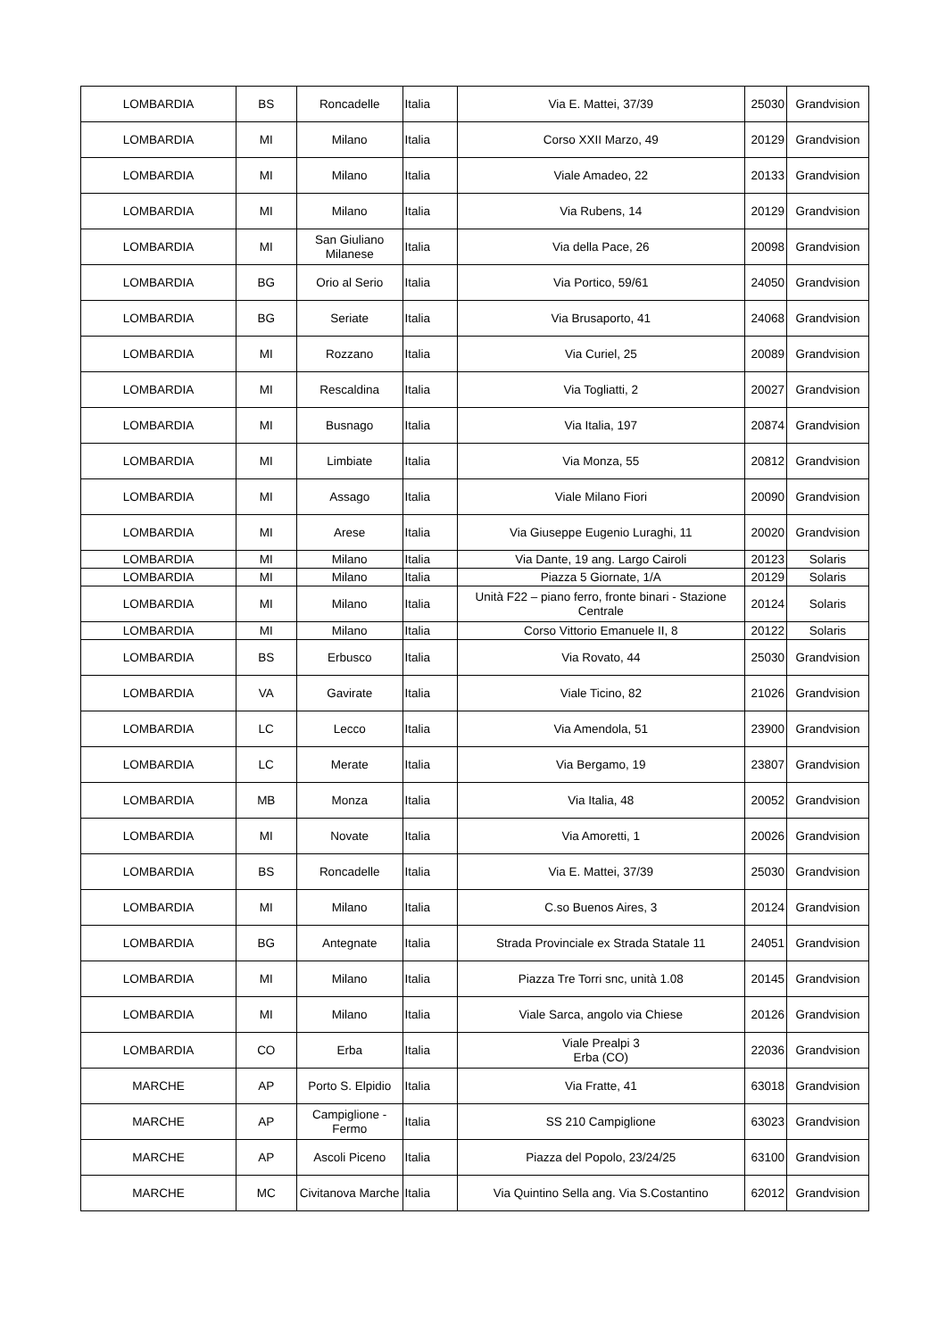| LOMBARDIA | BS | Roncadelle | Italia | Via E. Mattei, 37/39 | 25030 | Grandvision |
| LOMBARDIA | MI | Milano | Italia | Corso XXII Marzo, 49 | 20129 | Grandvision |
| LOMBARDIA | MI | Milano | Italia | Viale Amadeo, 22 | 20133 | Grandvision |
| LOMBARDIA | MI | Milano | Italia | Via Rubens, 14 | 20129 | Grandvision |
| LOMBARDIA | MI | San Giuliano Milanese | Italia | Via della Pace, 26 | 20098 | Grandvision |
| LOMBARDIA | BG | Orio al Serio | Italia | Via Portico, 59/61 | 24050 | Grandvision |
| LOMBARDIA | BG | Seriate | Italia | Via Brusaporto, 41 | 24068 | Grandvision |
| LOMBARDIA | MI | Rozzano | Italia | Via Curiel, 25 | 20089 | Grandvision |
| LOMBARDIA | MI | Rescaldina | Italia | Via Togliatti, 2 | 20027 | Grandvision |
| LOMBARDIA | MI | Busnago | Italia | Via Italia, 197 | 20874 | Grandvision |
| LOMBARDIA | MI | Limbiate | Italia | Via Monza, 55 | 20812 | Grandvision |
| LOMBARDIA | MI | Assago | Italia | Viale Milano Fiori | 20090 | Grandvision |
| LOMBARDIA | MI | Arese | Italia | Via Giuseppe Eugenio Luraghi, 11 | 20020 | Grandvision |
| LOMBARDIA | MI | Milano | Italia | Via Dante, 19 ang. Largo Cairoli | 20123 | Solaris |
| LOMBARDIA | MI | Milano | Italia | Piazza 5 Giornate, 1/A | 20129 | Solaris |
| LOMBARDIA | MI | Milano | Italia | Unità F22 – piano ferro, fronte binari - Stazione Centrale | 20124 | Solaris |
| LOMBARDIA | MI | Milano | Italia | Corso Vittorio Emanuele II, 8 | 20122 | Solaris |
| LOMBARDIA | BS | Erbusco | Italia | Via Rovato, 44 | 25030 | Grandvision |
| LOMBARDIA | VA | Gavirate | Italia | Viale Ticino, 82 | 21026 | Grandvision |
| LOMBARDIA | LC | Lecco | Italia | Via Amendola, 51 | 23900 | Grandvision |
| LOMBARDIA | LC | Merate | Italia | Via Bergamo, 19 | 23807 | Grandvision |
| LOMBARDIA | MB | Monza | Italia | Via Italia, 48 | 20052 | Grandvision |
| LOMBARDIA | MI | Novate | Italia | Via Amoretti, 1 | 20026 | Grandvision |
| LOMBARDIA | BS | Roncadelle | Italia | Via E. Mattei, 37/39 | 25030 | Grandvision |
| LOMBARDIA | MI | Milano | Italia | C.so Buenos Aires, 3 | 20124 | Grandvision |
| LOMBARDIA | BG | Antegnate | Italia | Strada Provinciale ex Strada Statale 11 | 24051 | Grandvision |
| LOMBARDIA | MI | Milano | Italia | Piazza Tre Torri snc, unità 1.08 | 20145 | Grandvision |
| LOMBARDIA | MI | Milano | Italia | Viale Sarca, angolo via Chiese | 20126 | Grandvision |
| LOMBARDIA | CO | Erba | Italia | Viale Prealpi 3 Erba (CO) | 22036 | Grandvision |
| MARCHE | AP | Porto S. Elpidio | Italia | Via Fratte, 41 | 63018 | Grandvision |
| MARCHE | AP | Campiglione - Fermo | Italia | SS 210 Campiglione | 63023 | Grandvision |
| MARCHE | AP | Ascoli Piceno | Italia | Piazza del Popolo, 23/24/25 | 63100 | Grandvision |
| MARCHE | MC | Civitanova Marche | Italia | Via Quintino Sella ang. Via S.Costantino | 62012 | Grandvision |